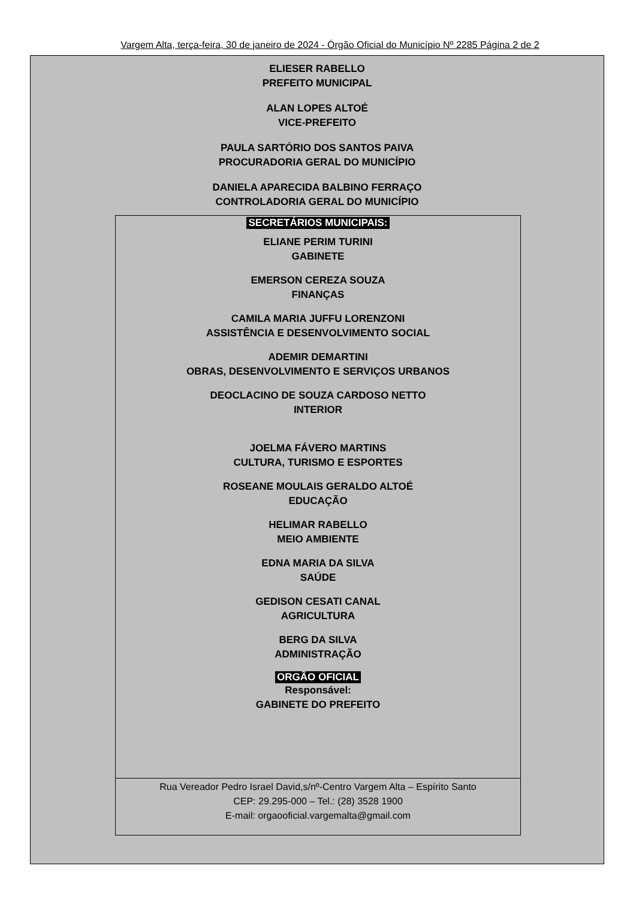Vargem Alta, terça-feira, 30 de janeiro de 2024 - Órgão Oficial do Município Nº 2285 Página 2 de 2
ELIESER RABELLO
PREFEITO MUNICIPAL
ALAN LOPES ALTOÉ
VICE-PREFEITO
PAULA SARTÓRIO DOS SANTOS PAIVA
PROCURADORIA GERAL DO MUNICÍPIO
DANIELA APARECIDA BALBINO FERRAÇO
CONTROLADORIA GERAL DO MUNICÍPIO
SECRETÁRIOS MUNICIPAIS:
ELIANE PERIM TURINI
GABINETE
EMERSON CEREZA SOUZA
FINANÇAS
CAMILA MARIA JUFFU LORENZONI
ASSISTÊNCIA E DESENVOLVIMENTO SOCIAL
ADEMIR DEMARTINI
OBRAS, DESENVOLVIMENTO E SERVIÇOS URBANOS
DEOCLACINO DE SOUZA CARDOSO NETTO
INTERIOR
JOELMA FÁVERO MARTINS
CULTURA, TURISMO E ESPORTES
ROSEANE MOULAIS GERALDO ALTOÉ
EDUCAÇÃO
HELIMAR RABELLO
MEIO AMBIENTE
EDNA MARIA DA SILVA
SAÚDE
GEDISON CESATI CANAL
AGRICULTURA
BERG DA SILVA
ADMINISTRAÇÃO
ORGÃO OFICIAL
Responsável:
GABINETE DO PREFEITO
Rua Vereador Pedro Israel David,s/nº-Centro Vargem Alta – Espírito Santo
CEP: 29.295-000 – Tel.: (28) 3528 1900
E-mail: orgaooficial.vargemalta@gmail.com